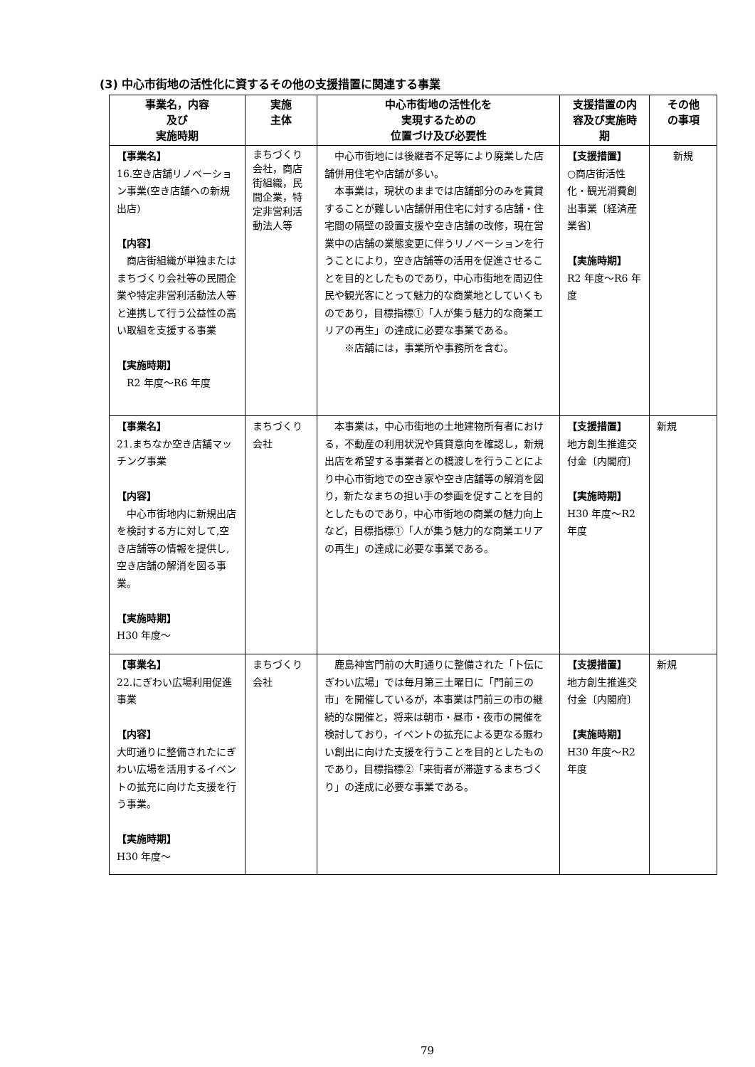(3) 中心市街地の活性化に資するその他の支援措置に関連する事業
| 事業名，内容 及び 実施時期 | 実施 主体 | 中心市街地の活性化を 実現するための 位置づけ及び必要性 | 支援措置の内 容及び実施時 期 | その他 の事項 |
| --- | --- | --- | --- | --- |
| 【事業名】 16.空き店舗リノベーション事業(空き店舗への新規出店) 【内容】 商店街組織が単独またはまちづくり会社等の民間企業や特定非営利活動法人等と連携して行う公益性の高い取組を支援する事業 【実施時期】 R2 年度～R6 年度 | まちづくり会社，商店街組織，民間企業，特定非営利活動法人等 | 中心市街地には後継者不足等により廃業した店舗併用住宅や店舗が多い。 本事業は，現状のままでは店舗部分のみを賃貸することが難しい店舗併用住宅に対する店舗・住宅間の隔壁の設置支援や空き店舗の改修，現在営業中の店舗の業態変更に伴うリノベーションを行うことにより，空き店舗等の活用を促進させることを目的としたものであり，中心市街地を周辺住民や観光客にとって魅力的な商業地としていくものであり，目標指標①「人が集う魅力的な商業エリアの再生」の達成に必要な事業である。 ※店舗には，事業所や事務所を含む。 | 【支援措置】 ○商店街活性化・観光消費創出事業〔経済産業省〕 【実施時期】 R2 年度～R6 年度 | 新規 |
| 【事業名】 21.まちなか空き店舗マッチング事業 【内容】 中心市街地内に新規出店を検討する方に対して,空き店舗等の情報を提供し,空き店舗の解消を図る事業。 【実施時期】 H30 年度～ | まちづくり会社 | 本事業は，中心市街地の土地建物所有者における，不動産の利用状況や賃貸意向を確認し，新規出店を希望する事業者との橋渡しを行うことにより中心市街地での空き家や空き店舗等の解消を図り，新たなまちの担い手の参画を促すことを目的としたものであり，中心市街地の商業の魅力向上など，目標指標①「人が集う魅力的な商業エリアの再生」の達成に必要な事業である。 | 【支援措置】 地方創生推進交付金〔内閣府〕 【実施時期】 H30 年度～R2 年度 | 新規 |
| 【事業名】 22.にぎわい広場利用促進事業 【内容】 大町通りに整備されたにぎわい広場を活用するイベントの拡充に向けた支援を行う事業。 【実施時期】 H30 年度～ | まちづくり会社 | 鹿島神宮門前の大町通りに整備された「卜伝にぎわい広場」では毎月第三土曜日に「門前三の市」を開催しているが，本事業は門前三の市の継続的な開催と，将来は朝市・昼市・夜市の開催を検討しており，イベントの拡充による更なる賑わい創出に向けた支援を行うことを目的としたものであり，目標指標②「来街者が滞遊するまちづくり」の達成に必要な事業である。 | 【支援措置】 地方創生推進交付金〔内閣府〕 【実施時期】 H30 年度～R2 年度 | 新規 |
79